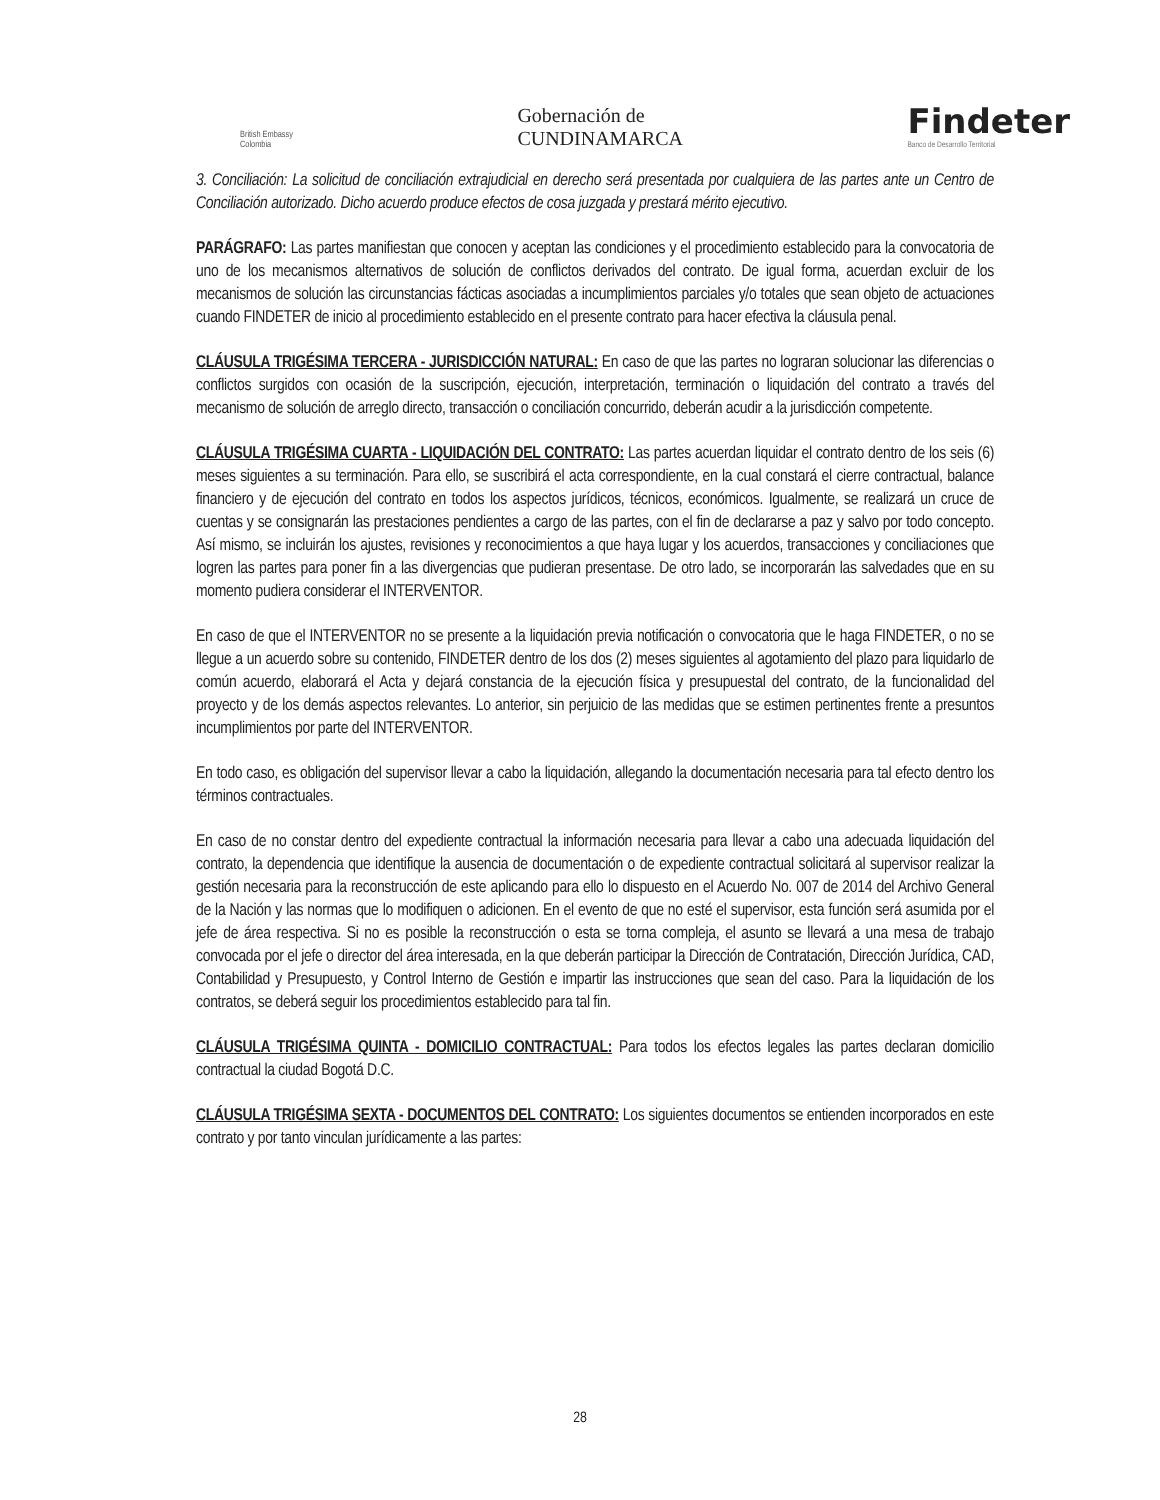British Embassy
Colombia
Gobernación de
CUNDINAMARCA
Findeter
Banco de Desarrollo Territorial
3. Conciliación: La solicitud de conciliación extrajudicial en derecho será presentada por cualquiera de las partes ante un Centro de Conciliación autorizado. Dicho acuerdo produce efectos de cosa juzgada y prestará mérito ejecutivo.
PARÁGRAFO: Las partes manifiestan que conocen y aceptan las condiciones y el procedimiento establecido para la convocatoria de uno de los mecanismos alternativos de solución de conflictos derivados del contrato. De igual forma, acuerdan excluir de los mecanismos de solución las circunstancias fácticas asociadas a incumplimientos parciales y/o totales que sean objeto de actuaciones cuando FINDETER de inicio al procedimiento establecido en el presente contrato para hacer efectiva la cláusula penal.
CLÁUSULA TRIGÉSIMA TERCERA - JURISDICCIÓN NATURAL: En caso de que las partes no lograran solucionar las diferencias o conflictos surgidos con ocasión de la suscripción, ejecución, interpretación, terminación o liquidación del contrato a través del mecanismo de solución de arreglo directo, transacción o conciliación concurrido, deberán acudir a la jurisdicción competente.
CLÁUSULA TRIGÉSIMA CUARTA - LIQUIDACIÓN DEL CONTRATO: Las partes acuerdan liquidar el contrato dentro de los seis (6) meses siguientes a su terminación. Para ello, se suscribirá el acta correspondiente, en la cual constará el cierre contractual, balance financiero y de ejecución del contrato en todos los aspectos jurídicos, técnicos, económicos. Igualmente, se realizará un cruce de cuentas y se consignarán las prestaciones pendientes a cargo de las partes, con el fin de declararse a paz y salvo por todo concepto. Así mismo, se incluirán los ajustes, revisiones y reconocimientos a que haya lugar y los acuerdos, transacciones y conciliaciones que logren las partes para poner fin a las divergencias que pudieran presentase. De otro lado, se incorporarán las salvedades que en su momento pudiera considerar el INTERVENTOR.
En caso de que el INTERVENTOR no se presente a la liquidación previa notificación o convocatoria que le haga FINDETER, o no se llegue a un acuerdo sobre su contenido, FINDETER dentro de los dos (2) meses siguientes al agotamiento del plazo para liquidarlo de común acuerdo, elaborará el Acta y dejará constancia de la ejecución física y presupuestal del contrato, de la funcionalidad del proyecto y de los demás aspectos relevantes. Lo anterior, sin perjuicio de las medidas que se estimen pertinentes frente a presuntos incumplimientos por parte del INTERVENTOR.
En todo caso, es obligación del supervisor llevar a cabo la liquidación, allegando la documentación necesaria para tal efecto dentro los términos contractuales.
En caso de no constar dentro del expediente contractual la información necesaria para llevar a cabo una adecuada liquidación del contrato, la dependencia que identifique la ausencia de documentación o de expediente contractual solicitará al supervisor realizar la gestión necesaria para la reconstrucción de este aplicando para ello lo dispuesto en el Acuerdo No. 007 de 2014 del Archivo General de la Nación y las normas que lo modifiquen o adicionen. En el evento de que no esté el supervisor, esta función será asumida por el jefe de área respectiva. Si no es posible la reconstrucción o esta se torna compleja, el asunto se llevará a una mesa de trabajo convocada por el jefe o director del área interesada, en la que deberán participar la Dirección de Contratación, Dirección Jurídica, CAD, Contabilidad y Presupuesto, y Control Interno de Gestión e impartir las instrucciones que sean del caso. Para la liquidación de los contratos, se deberá seguir los procedimientos establecido para tal fin.
CLÁUSULA TRIGÉSIMA QUINTA - DOMICILIO CONTRACTUAL: Para todos los efectos legales las partes declaran domicilio contractual la ciudad Bogotá D.C.
CLÁUSULA TRIGÉSIMA SEXTA - DOCUMENTOS DEL CONTRATO: Los siguientes documentos se entienden incorporados en este contrato y por tanto vinculan jurídicamente a las partes:
28